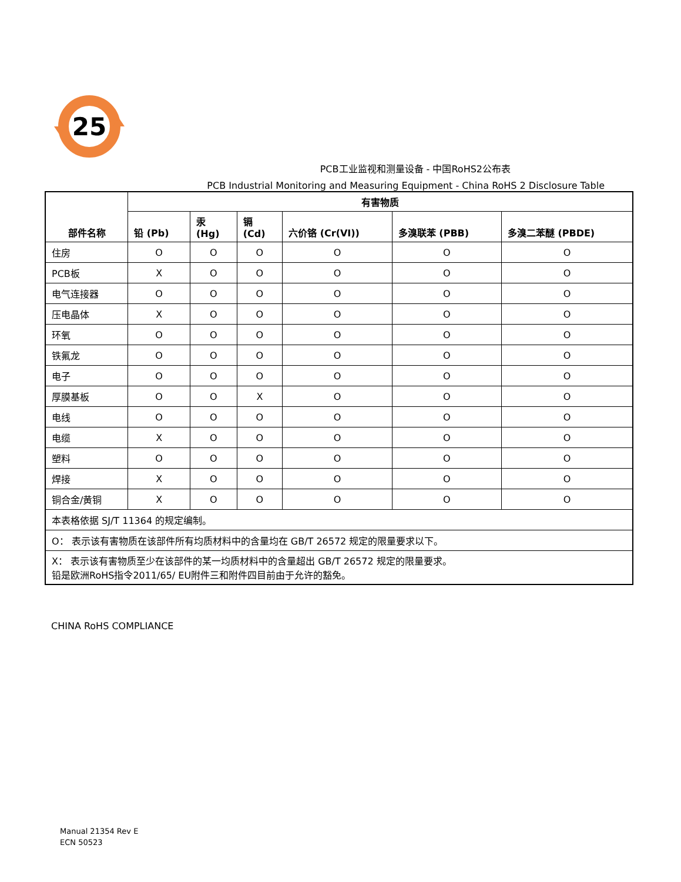25
PCB工业监视和测量设备 - 中国RoHS2公布表
PCB Industrial Monitoring and Measuring Equipment - China RoHS 2 Disclosure Table
| 部件名称 | 有害物质 | | | | | |
| --- | --- | --- | --- | --- | --- | --- |
| | 铅 (Pb) | 汞 (Hg) | 镉 (Cd) | 六价铬 (Cr(VI)) | 多溴联苯 (PBB) | 多溴二苯醚 (PBDE) |
| 住房 | O | O | O | O | O | O |
| PCB板 | X | O | O | O | O | O |
| 电气连接器 | O | O | O | O | O | O |
| 压电晶体 | X | O | O | O | O | O |
| 环氧 | O | O | O | O | O | O |
| 铁氟龙 | O | O | O | O | O | O |
| 电子 | O | O | O | O | O | O |
| 厚膜基板 | O | O | X | O | O | O |
| 电线 | O | O | O | O | O | O |
| 电缆 | X | O | O | O | O | O |
| 塑料 | O | O | O | O | O | O |
| 焊接 | X | O | O | O | O | O |
| 铜合金/黄铜 | X | O | O | O | O | O |
| 本表格依据 SJ/T 11364 的规定编制。 | | | | | | |
| O： 表示该有害物质在该部件所有均质材料中的含量均在 GB/T 26572 规定的限量要求以下。 | | | | | | |
| X： 表示该有害物质至少在该部件的某一均质材料中的含量超出 GB/T 26572 规定的限量要求。 铅是欧洲RoHS指令2011/65/ EU附件三和附件四目前由于允许的豁免。 | | | | | | |
CHINA RoHS COMPLIANCE
Manual 21354 Rev E
ECN 50523